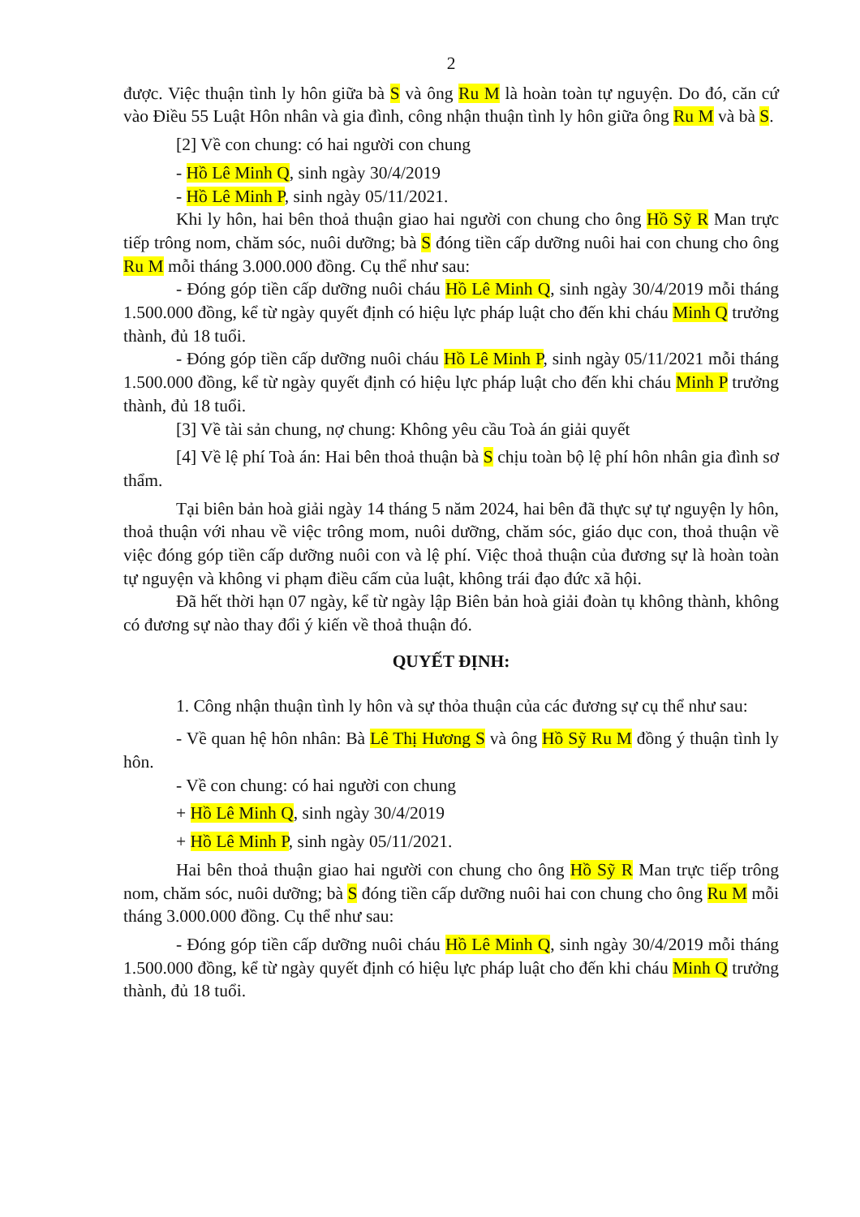2
được. Việc thuận tình ly hôn giữa bà S và ông Ru M là hoàn toàn tự nguyện. Do đó, căn cứ vào Điều 55 Luật Hôn nhân và gia đình, công nhận thuận tình ly hôn giữa ông Ru M và bà S.
[2] Về con chung: có hai người con chung
- Hồ Lê Minh Q, sinh ngày 30/4/2019
- Hồ Lê Minh P, sinh ngày 05/11/2021.
Khi ly hôn, hai bên thoả thuận giao hai người con chung cho ông Hồ Sỹ R Man trực tiếp trông nom, chăm sóc, nuôi dưỡng; bà S đóng tiền cấp dưỡng nuôi hai con chung cho ông Ru M mỗi tháng 3.000.000 đồng. Cụ thể như sau:
- Đóng góp tiền cấp dưỡng nuôi cháu Hồ Lê Minh Q, sinh ngày 30/4/2019 mỗi tháng 1.500.000 đồng, kể từ ngày quyết định có hiệu lực pháp luật cho đến khi cháu Minh Q trưởng thành, đủ 18 tuổi.
- Đóng góp tiền cấp dưỡng nuôi cháu Hồ Lê Minh P, sinh ngày 05/11/2021 mỗi tháng 1.500.000 đồng, kể từ ngày quyết định có hiệu lực pháp luật cho đến khi cháu Minh P trưởng thành, đủ 18 tuổi.
[3] Về tài sản chung, nợ chung: Không yêu cầu Toà án giải quyết
[4] Về lệ phí Toà án: Hai bên thoả thuận bà S chịu toàn bộ lệ phí hôn nhân gia đình sơ thẩm.
Tại biên bản hoà giải ngày 14 tháng 5 năm 2024, hai bên đã thực sự tự nguyện ly hôn, thoả thuận với nhau về việc trông mom, nuôi dưỡng, chăm sóc, giáo dục con, thoả thuận về việc đóng góp tiền cấp dưỡng nuôi con và lệ phí. Việc thoả thuận của đương sự là hoàn toàn tự nguyện và không vi phạm điều cấm của luật, không trái đạo đức xã hội.
Đã hết thời hạn 07 ngày, kể từ ngày lập Biên bản hoà giải đoàn tụ không thành, không có đương sự nào thay đổi ý kiến về thoả thuận đó.
QUYẾT ĐỊNH:
1. Công nhận thuận tình ly hôn và sự thỏa thuận của các đương sự cụ thể như sau:
- Về quan hệ hôn nhân: Bà Lê Thị Hương S và ông Hồ Sỹ Ru M đồng ý thuận tình ly hôn.
- Về con chung: có hai người con chung
+ Hồ Lê Minh Q, sinh ngày 30/4/2019
+ Hồ Lê Minh P, sinh ngày 05/11/2021.
Hai bên thoả thuận giao hai người con chung cho ông Hồ Sỹ R Man trực tiếp trông nom, chăm sóc, nuôi dưỡng; bà S đóng tiền cấp dưỡng nuôi hai con chung cho ông Ru M mỗi tháng 3.000.000 đồng. Cụ thể như sau:
- Đóng góp tiền cấp dưỡng nuôi cháu Hồ Lê Minh Q, sinh ngày 30/4/2019 mỗi tháng 1.500.000 đồng, kể từ ngày quyết định có hiệu lực pháp luật cho đến khi cháu Minh Q trưởng thành, đủ 18 tuổi.